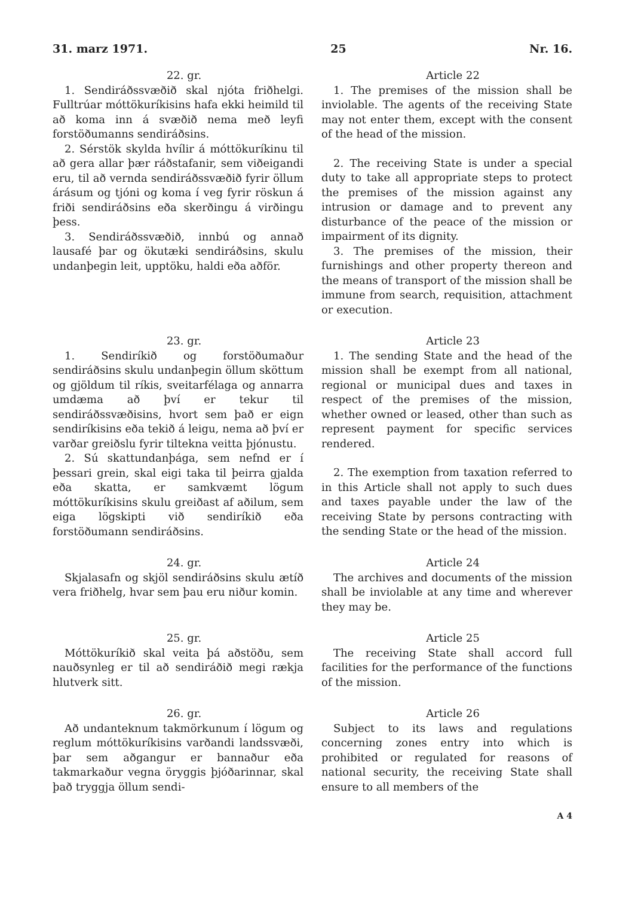31. marz 1971. 25 Nr. 16.
22. gr.
1. Sendiráðssvæðið skal njóta friðhelgi. Fulltrúar móttökuríkisins hafa ekki heimild til að koma inn á svæðið nema með leyfi forstöðumanns sendiráðsins.
2. Sérstök skylda hvílir á móttökuríkinu til að gera allar þær ráðstafanir, sem viðeigandi eru, til að vernda sendiráðssvæðið fyrir öllum árásum og tjóni og koma í veg fyrir röskun á friði sendiráðsins eða skerðingu á virðingu þess.
3. Sendiráðssvæðið, innbú og annað lausafé þar og ökutæki sendiráðsins, skulu undanþegin leit, upptöku, haldi eða aðför.
Article 22
1. The premises of the mission shall be inviolable. The agents of the receiving State may not enter them, except with the consent of the head of the mission.
2. The receiving State is under a special duty to take all appropriate steps to protect the premises of the mission against any intrusion or damage and to prevent any disturbance of the peace of the mission or impairment of its dignity.
3. The premises of the mission, their furnishings and other property thereon and the means of transport of the mission shall be immune from search, requisition, attachment or execution.
23. gr.
1. Sendiríkið og forstöðumaður sendiráðsins skulu undanþegin öllum sköttum og gjöldum til ríkis, sveitarfélaga og annarra umdæma að því er tekur til sendiráðssvæðisins, hvort sem það er eign sendiríkisins eða tekið á leigu, nema að því er varðar greiðslu fyrir tiltekna veitta þjónustu.
2. Sú skattundanþága, sem nefnd er í þessari grein, skal eigi taka til þeirra gjalda eða skatta, er samkvæmt lögum móttökuríkisins skulu greiðast af aðilum, sem eiga lögskipti við sendiríkið eða forstöðumann sendiráðsins.
Article 23
1. The sending State and the head of the mission shall be exempt from all national, regional or municipal dues and taxes in respect of the premises of the mission, whether owned or leased, other than such as represent payment for specific services rendered.
2. The exemption from taxation referred to in this Article shall not apply to such dues and taxes payable under the law of the receiving State by persons contracting with the sending State or the head of the mission.
24. gr.
Skjalasafn og skjöl sendiráðsins skulu ætíð vera friðhelg, hvar sem þau eru niður komin.
Article 24
The archives and documents of the mission shall be inviolable at any time and wherever they may be.
25. gr.
Móttökuríkið skal veita þá aðstöðu, sem nauðsynleg er til að sendiráðið megi rækja hlutverk sitt.
Article 25
The receiving State shall accord full facilities for the performance of the functions of the mission.
26. gr.
Að undanteknum takmörkunum í lögum og reglum móttökuríkisins varðandi landssvæði, þar sem aðgangur er bannaður eða takmarkaður vegna öryggis þjóðarinnar, skal það tryggja öllum sendi-
Article 26
Subject to its laws and regulations concerning zones entry into which is prohibited or regulated for reasons of national security, the receiving State shall ensure to all members of the
A 4